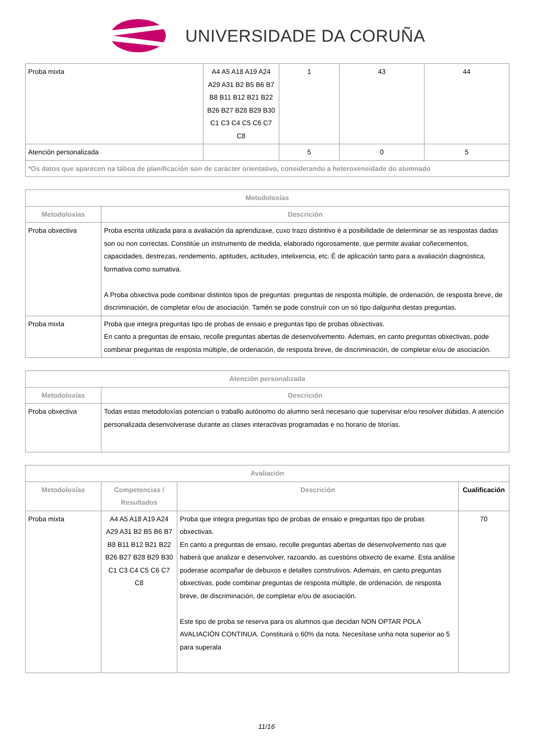UNIVERSIDADE DA CORUÑA
| Proba mixta | A4 A5 A18 A19 A24 A29 A31 B2 B5 B6 B7 B8 B11 B12 B21 B22 B26 B27 B28 B29 B30 C1 C3 C4 C5 C6 C7 C8 | 1 | 43 | 44 |
| Atención personalizada | | 5 | 0 | 5 |
| *Os datos que aparecen na táboa de planificación son de carácter orientativo, considerando a heteroxeneidade do alumnado | | | | |
| Metodoloxías | |
| --- | --- |
| Metodoloxías | Descrición |
| Proba obxectiva | Proba escrita utilizada para a avaliación da aprendizaxe, cuxo trazo distintivo é a posibilidade de determinar se as respostas dadas son ou non correctas. Constitúe un instrumento de medida, elaborado rigorosamente, que permite avaliar coñecementos, capacidades, destrezas, rendemento, aptitudes, actitudes, intelixencia, etc. É de aplicación tanto para a avaliación diagnóstica, formativa como sumativa. A Proba obxectiva pode combinar distintos tipos de preguntas: preguntas de resposta múltiple, de ordenación, de resposta breve, de discriminación, de completar e/ou de asociación. Tamén se pode construír con un só tipo dalgunha destas preguntas. |
| Proba mixta | Proba que integra preguntas tipo de probas de ensaio e preguntas tipo de probas obxectivas. En canto a preguntas de ensaio, recolle preguntas abertas de desenvolvemento. Ademais, en canto preguntas obxectivas, pode combinar preguntas de resposta múltiple, de ordenación, de resposta breve, de discriminación, de completar e/ou de asociación. |
| Atención personalizada | |
| --- | --- |
| Metodoloxías | Descrición |
| Proba obxectiva | Todas estas metodoloxías potencian o traballo autónomo do alumno será necesario que supervisar e/ou resolver dúbidas. A atención personalizada desenvolverase durante as clases interactivas programadas e no horario de titorías. |
| Avaliación | | | |
| --- | --- | --- | --- |
| Metodoloxías | Competencias / Resultados | Descrición | Cualificación |
| Proba mixta | A4 A5 A18 A19 A24 A29 A31 B2 B5 B6 B7 B8 B11 B12 B21 B22 B26 B27 B28 B29 B30 C1 C3 C4 C5 C6 C7 C8 | Proba que integra preguntas tipo de probas de ensaio e preguntas tipo de probas obxectivas. En canto a preguntas de ensaio, recolle preguntas abertas de desenvolvemento nas que haberá que analizar e desenvolver, razoando, as cuestións obxecto de exame. Esta análise poderase acompañar de debuxos e detalles construtivos. Ademais, en canto preguntas obxectivas, pode combinar preguntas de resposta múltiple, de ordenación, de resposta breve, de discriminación, de completar e/ou de asociación. Este tipo de proba se reserva para os alumnos que decidan NON OPTAR POLA AVALIACIÓN CONTINUA. Constituirá o 60% da nota. Necesítase unha nota superior ao 5 para superala | 70 |
11/16